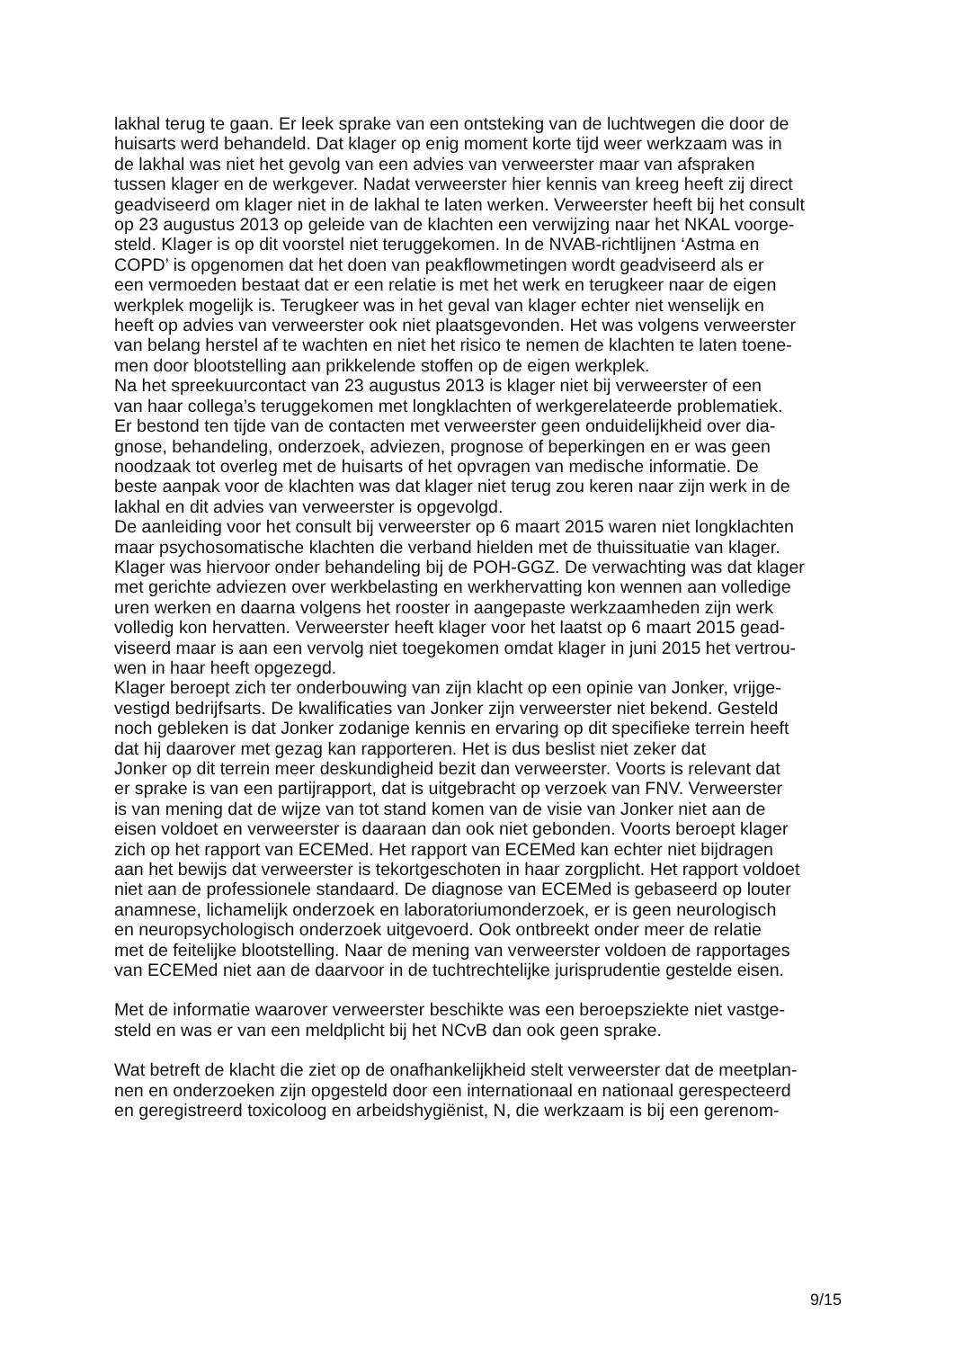lakhal terug te gaan. Er leek sprake van een ontsteking van de luchtwegen die door de
huisarts werd behandeld. Dat klager op enig moment korte tijd weer werkzaam was in
de lakhal was niet het gevolg van een advies van verweerster maar van afspraken
tussen klager en de werkgever. Nadat verweerster hier kennis van kreeg heeft zij direct
geadviseerd om klager niet in de lakhal te laten werken. Verweerster heeft bij het consult
op 23 augustus 2013 op geleide van de klachten een verwijzing naar het NKAL voorge-
steld. Klager is op dit voorstel niet teruggekomen. In de NVAB-richtlijnen ‘Astma en
COPD’ is opgenomen dat het doen van peakflowmetingen wordt geadviseerd als er
een vermoeden bestaat dat er een relatie is met het werk en terugkeer naar de eigen
werkplek mogelijk is. Terugkeer was in het geval van klager echter niet wenselijk en
heeft op advies van verweerster ook niet plaatsgevonden. Het was volgens verweerster
van belang herstel af te wachten en niet het risico te nemen de klachten te laten toene-
men door blootstelling aan prikkelende stoffen op de eigen werkplek.
Na het spreekuurcontact van 23 augustus 2013 is klager niet bij verweerster of een
van haar collega’s teruggekomen met longklachten of werkgerelateerde problematiek.
Er bestond ten tijde van de contacten met verweerster geen onduidelijkheid over dia-
gnose, behandeling, onderzoek, adviezen, prognose of beperkingen en er was geen
noodzaak tot overleg met de huisarts of het opvragen van medische informatie. De
beste aanpak voor de klachten was dat klager niet terug zou keren naar zijn werk in de
lakhal en dit advies van verweerster is opgevolgd.
De aanleiding voor het consult bij verweerster op 6 maart 2015 waren niet longklachten
maar psychosomatische klachten die verband hielden met de thuissituatie van klager.
Klager was hiervoor onder behandeling bij de POH-GGZ. De verwachting was dat klager
met gerichte adviezen over werkbelasting en werkhervatting kon wennen aan volledige
uren werken en daarna volgens het rooster in aangepaste werkzaamheden zijn werk
volledig kon hervatten. Verweerster heeft klager voor het laatst op 6 maart 2015 gead-
viseerd maar is aan een vervolg niet toegekomen omdat klager in juni 2015 het vertrou-
wen in haar heeft opgezegd.
Klager beroept zich ter onderbouwing van zijn klacht op een opinie van Jonker, vrijge-
vestigd bedrijfsarts. De kwalificaties van Jonker zijn verweerster niet bekend. Gesteld
noch gebleken is dat Jonker zodanige kennis en ervaring op dit specifieke terrein heeft
dat hij daarover met gezag kan rapporteren. Het is dus beslist niet zeker dat
Jonker op dit terrein meer deskundigheid bezit dan verweerster. Voorts is relevant dat
er sprake is van een partijrapport, dat is uitgebracht op verzoek van FNV. Verweerster
is van mening dat de wijze van tot stand komen van de visie van Jonker niet aan de
eisen voldoet en verweerster is daaraan dan ook niet gebonden. Voorts beroept klager
zich op het rapport van ECEMed. Het rapport van ECEMed kan echter niet bijdragen
aan het bewijs dat verweerster is tekortgeschoten in haar zorgplicht. Het rapport voldoet
niet aan de professionele standaard. De diagnose van ECEMed is gebaseerd op louter
anamnese, lichamelijk onderzoek en laboratoriumonderzoek, er is geen neurologisch
en neuropsychologisch onderzoek uitgevoerd. Ook ontbreekt onder meer de relatie
met de feitelijke blootstelling. Naar de mening van verweerster voldoen de rapportages
van ECEMed niet aan de daarvoor in de tuchtrechtelijke jurisprudentie gestelde eisen.
Met de informatie waarover verweerster beschikte was een beroepsziekte niet vastge-
steld en was er van een meldplicht bij het NCvB dan ook geen sprake.
Wat betreft de klacht die ziet op de onafhankelijkheid stelt verweerster dat de meetplan-
nen en onderzoeken zijn opgesteld door een internationaal en nationaal gerespecteerd
en geregistreerd toxicoloog en arbeidshygiënist, N, die werkzaam is bij een gerenom-
9/15